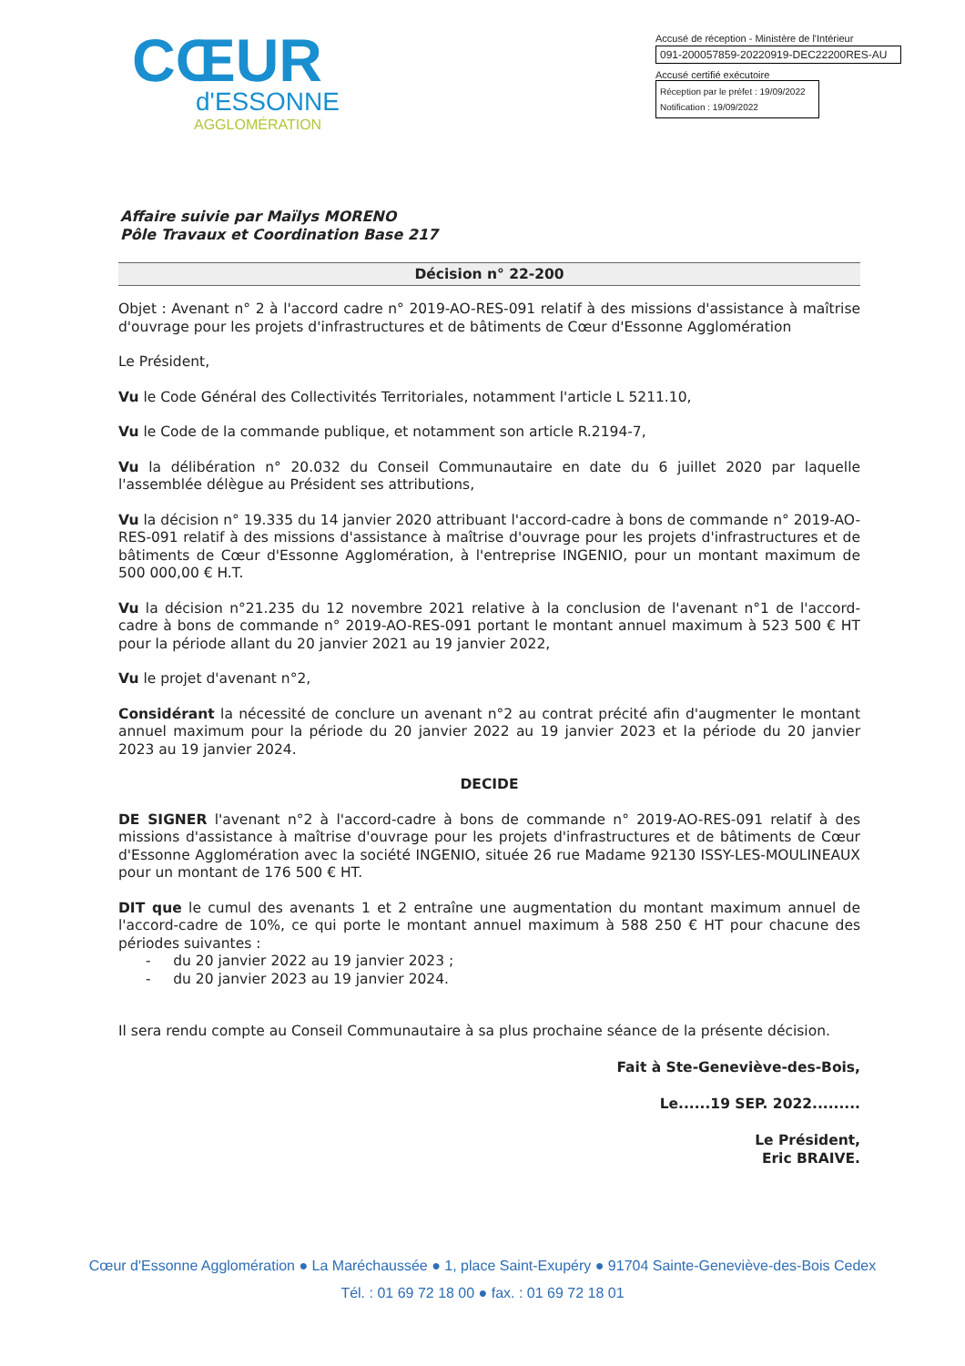CŒUR
d'ESSONNE
AGGLOMÉRATION
Accusé de réception - Ministère de l'Intérieur
091-200057859-20220919-DEC22200RES-AU
Accusé certifié exécutoire
Réception par le préfet : 19/09/2022
Notification : 19/09/2022
Affaire suivie par Maïlys MORENO
Pôle Travaux et Coordination Base 217
Décision n° 22-200
Objet : Avenant n° 2 à l'accord cadre n° 2019-AO-RES-091 relatif à des missions d'assistance à maîtrise d'ouvrage pour les projets d'infrastructures et de bâtiments de Cœur d'Essonne Agglomération
Le Président,
Vu le Code Général des Collectivités Territoriales, notamment l'article L 5211.10,
Vu le Code de la commande publique, et notamment son article R.2194-7,
Vu la délibération n° 20.032 du Conseil Communautaire en date du 6 juillet 2020 par laquelle l'assemblée délègue au Président ses attributions,
Vu la décision n° 19.335 du 14 janvier 2020 attribuant l'accord-cadre à bons de commande n° 2019-AO-RES-091 relatif à des missions d'assistance à maîtrise d'ouvrage pour les projets d'infrastructures et de bâtiments de Cœur d'Essonne Agglomération, à l'entreprise INGENIO, pour un montant maximum de 500 000,00 € H.T.
Vu la décision n°21.235 du 12 novembre 2021 relative à la conclusion de l'avenant n°1 de l'accord-cadre à bons de commande n° 2019-AO-RES-091 portant le montant annuel maximum à 523 500 € HT pour la période allant du 20 janvier 2021 au 19 janvier 2022,
Vu le projet d'avenant n°2,
Considérant la nécessité de conclure un avenant n°2 au contrat précité afin d'augmenter le montant annuel maximum pour la période du 20 janvier 2022 au 19 janvier 2023 et la période du 20 janvier 2023 au 19 janvier 2024.
DECIDE
DE SIGNER l'avenant n°2 à l'accord-cadre à bons de commande n° 2019-AO-RES-091 relatif à des missions d'assistance à maîtrise d'ouvrage pour les projets d'infrastructures et de bâtiments de Cœur d'Essonne Agglomération avec la société INGENIO, située 26 rue Madame 92130 ISSY-LES-MOULINEAUX pour un montant de 176 500 € HT.
DIT que le cumul des avenants 1 et 2 entraîne une augmentation du montant maximum annuel de l'accord-cadre de 10%, ce qui porte le montant annuel maximum à 588 250 € HT pour chacune des périodes suivantes :
- du 20 janvier 2022 au 19 janvier 2023 ;
- du 20 janvier 2023 au 19 janvier 2024.
Il sera rendu compte au Conseil Communautaire à sa plus prochaine séance de la présente décision.
Fait à Ste-Geneviève-des-Bois,
Le......19 SEP. 2022.........
Le Président,
Eric BRAIVE.
Cœur d'Essonne Agglomération ● La Maréchaussée ● 1, place Saint-Exupéry ● 91704 Sainte-Geneviève-des-Bois Cedex
Tél. : 01 69 72 18 00 ● fax. : 01 69 72 18 01